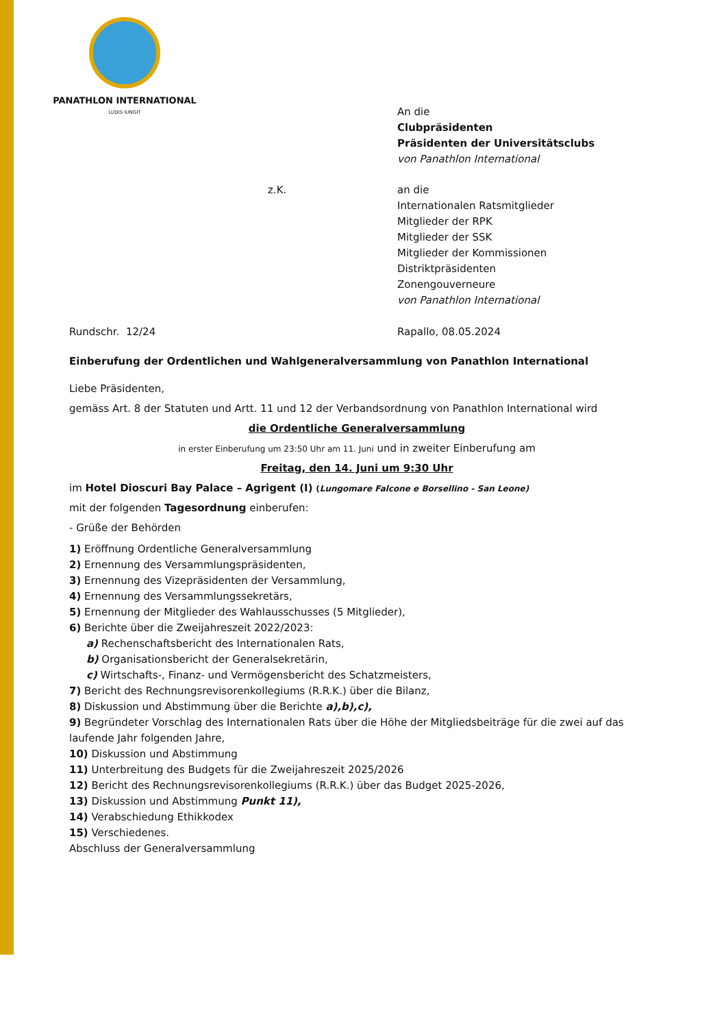PANATHLON INTERNATIONAL
LUDIS IUNGIT
An die
Clubpräsidenten
Präsidenten der Universitätsclubs
von Panathlon International
z.K. an die
Internationalen Ratsmitglieder
Mitglieder der RPK
Mitglieder der SSK
Mitglieder der Kommissionen
Distriktpräsidenten
Zonengouverneure
von Panathlon International
Rundschr. 12/24 Rapallo, 08.05.2024
Einberufung der Ordentlichen und Wahlgeneralversammlung von Panathlon International
Liebe Präsidenten,
gemäss Art. 8 der Statuten und Artt. 11 und 12 der Verbandsordnung von Panathlon International wird
die Ordentliche Generalversammlung
in erster Einberufung um 23:50 Uhr am 11. Juni und in zweiter Einberufung am
Freitag, den 14. Juni um 9:30 Uhr
im Hotel Dioscuri Bay Palace – Agrigent (I) (Lungomare Falcone e Borsellino - San Leone)
mit der folgenden Tagesordnung einberufen:
- Grüße der Behörden
1) Eröffnung Ordentliche Generalversammlung
2) Ernennung des Versammlungspräsidenten,
3) Ernennung des Vizepräsidenten der Versammlung,
4) Ernennung des Versammlungssekretärs,
5) Ernennung der Mitglieder des Wahlausschusses (5 Mitglieder),
6) Berichte über die Zweijahreszeit 2022/2023:
a) Rechenschaftsbericht des Internationalen Rats,
b) Organisationsbericht der Generalsekretärin,
c) Wirtschafts-, Finanz- und Vermögensbericht des Schatzmeisters,
7) Bericht des Rechnungsrevisorenkollegiums (R.R.K.) über die Bilanz,
8) Diskussion und Abstimmung über die Berichte a),b),c),
9) Begründeter Vorschlag des Internationalen Rats über die Höhe der Mitgliedsbeiträge für die zwei auf das laufende Jahr folgenden Jahre,
10) Diskussion und Abstimmung
11) Unterbreitung des Budgets für die Zweijahreszeit 2025/2026
12) Bericht des Rechnungsrevisorenkollegiums (R.R.K.) über das Budget 2025-2026,
13) Diskussion und Abstimmung Punkt 11),
14) Verabschiedung Ethikkodex
15) Verschiedenes.
Abschluss der Generalversammlung